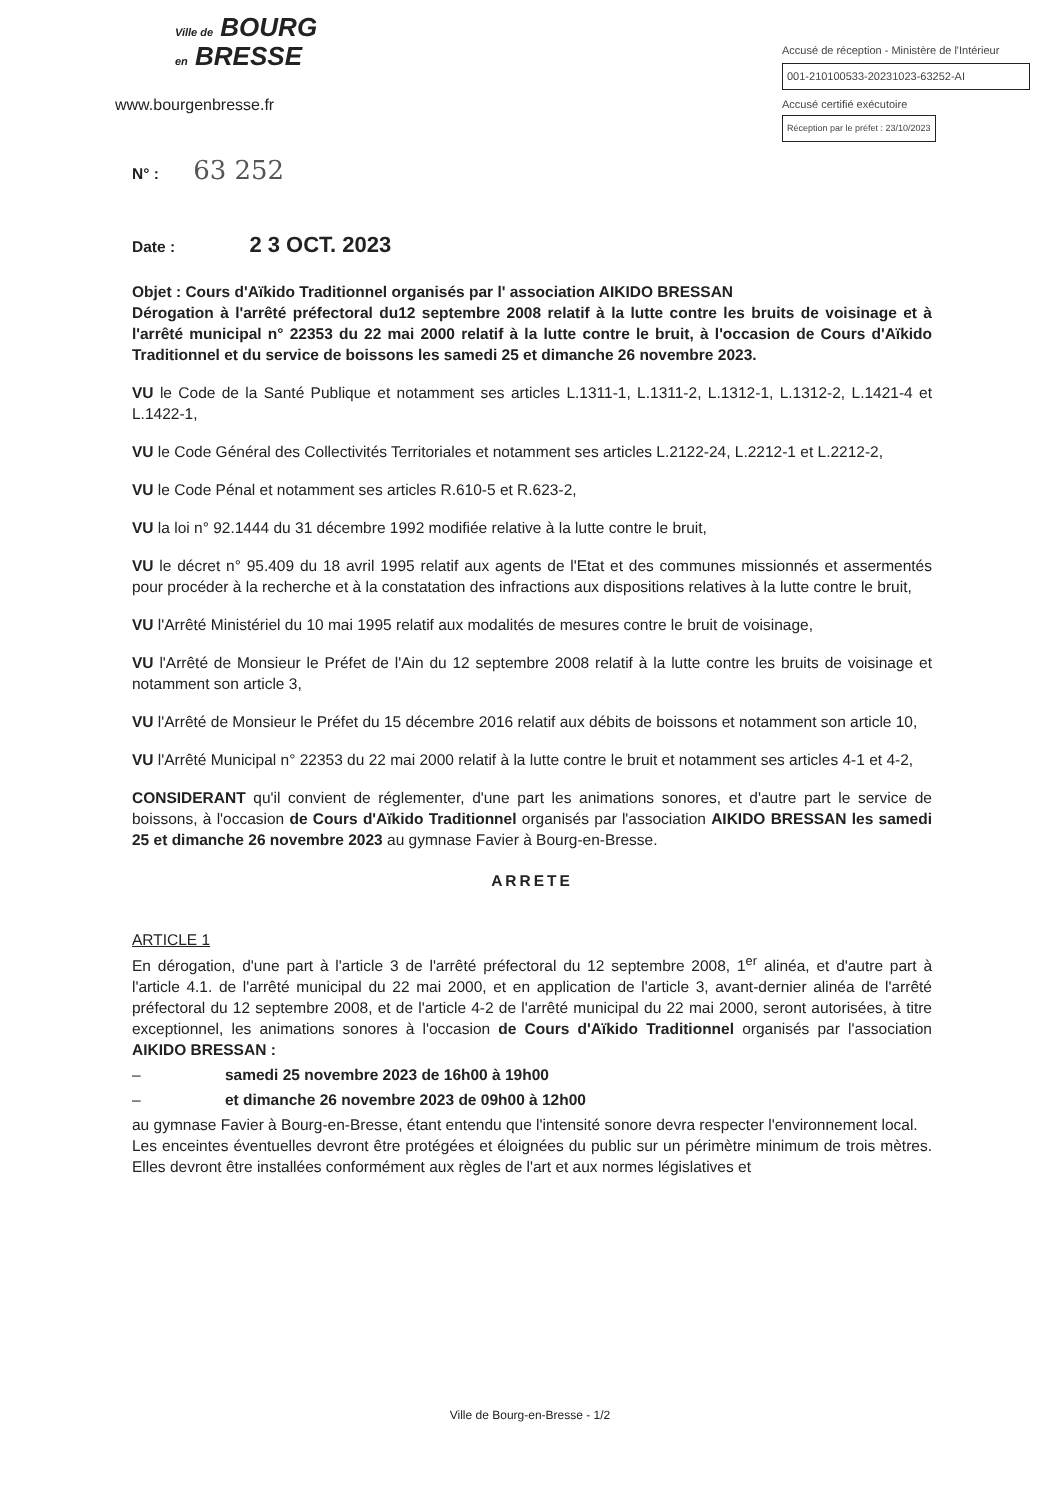Ville de BOURG
en BRESSE
www.bourgenbresse.fr
Accusé de réception - Ministère de l'Intérieur
001-210100533-20231023-63252-AI
Accusé certifié exécutoire
Réception par le préfet : 23/10/2023
N° : 63 252
Date : 2 3 OCT. 2023
Objet : Cours d'Aïkido Traditionnel organisés par l' association AIKIDO BRESSAN
Dérogation à l'arrêté préfectoral du12 septembre 2008 relatif à la lutte contre les bruits de voisinage et à l'arrêté municipal n° 22353 du 22 mai 2000 relatif à la lutte contre le bruit, à l'occasion de Cours d'Aïkido Traditionnel et du service de boissons les samedi 25 et dimanche 26 novembre 2023.
VU le Code de la Santé Publique et notamment ses articles L.1311-1, L.1311-2, L.1312-1, L.1312-2, L.1421-4 et L.1422-1,
VU le Code Général des Collectivités Territoriales et notamment ses articles L.2122-24, L.2212-1 et L.2212-2,
VU le Code Pénal et notamment ses articles R.610-5 et R.623-2,
VU la loi n° 92.1444 du 31 décembre 1992 modifiée relative à la lutte contre le bruit,
VU le décret n° 95.409 du 18 avril 1995 relatif aux agents de l'Etat et des communes missionnés et assermentés pour procéder à la recherche et à la constatation des infractions aux dispositions relatives à la lutte contre le bruit,
VU l'Arrêté Ministériel du 10 mai 1995 relatif aux modalités de mesures contre le bruit de voisinage,
VU l'Arrêté de Monsieur le Préfet de l'Ain du 12 septembre 2008 relatif à la lutte contre les bruits de voisinage et notamment son article 3,
VU l'Arrêté de Monsieur le Préfet du 15 décembre 2016 relatif aux débits de boissons et notamment son article 10,
VU l'Arrêté Municipal n° 22353 du 22 mai 2000 relatif à la lutte contre le bruit et notamment ses articles 4-1 et 4-2,
CONSIDERANT qu'il convient de réglementer, d'une part les animations sonores, et d'autre part le service de boissons, à l'occasion de Cours d'Aïkido Traditionnel organisés par l'association AIKIDO BRESSAN les samedi 25 et dimanche 26 novembre 2023 au gymnase Favier à Bourg-en-Bresse.
ARRETE
ARTICLE 1
En dérogation, d'une part à l'article 3 de l'arrêté préfectoral du 12 septembre 2008, 1<sup>er</sup> alinéa, et d'autre part à l'article 4.1. de l'arrêté municipal du 22 mai 2000, et en application de l'article 3, avant-dernier alinéa de l'arrêté préfectoral du 12 septembre 2008, et de l'article 4-2 de l'arrêté municipal du 22 mai 2000, seront autorisées, à titre exceptionnel, les animations sonores à l'occasion de Cours d'Aïkido Traditionnel organisés par l'association AIKIDO BRESSAN :
– samedi 25 novembre 2023 de 16h00 à 19h00
– et dimanche 26 novembre 2023 de 09h00 à 12h00
au gymnase Favier à Bourg-en-Bresse, étant entendu que l'intensité sonore devra respecter l'environnement local.
Les enceintes éventuelles devront être protégées et éloignées du public sur un périmètre minimum de trois mètres. Elles devront être installées conformément aux règles de l'art et aux normes législatives et
Ville de Bourg-en-Bresse - 1/2